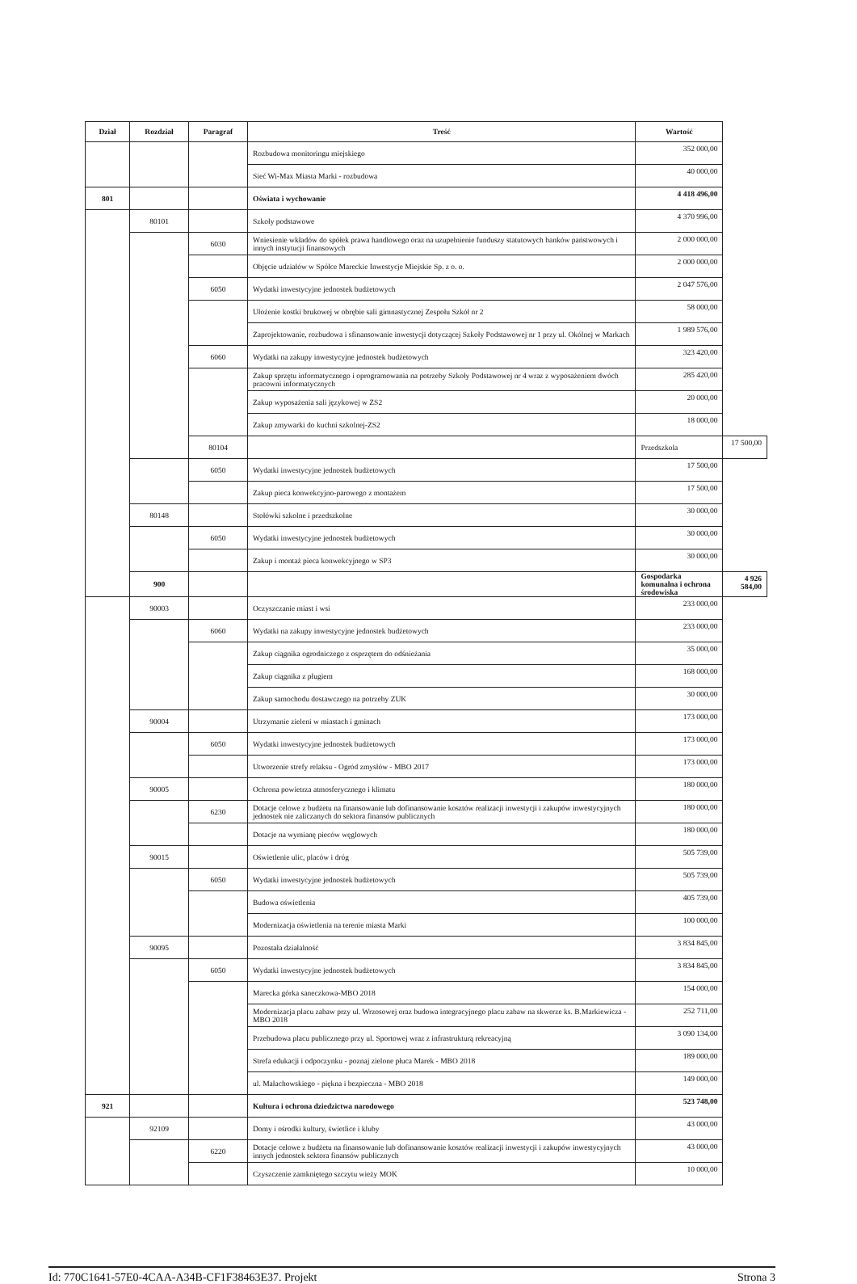| Dział | Rozdział | Paragraf | Treść | Wartość | |
| --- | --- | --- | --- | --- | --- |
| | | | Rozbudowa monitoringu miejskiego | 352 000,00 | |
| | | | Sieć Wi-Max Miasta Marki - rozbudowa | 40 000,00 | |
| 801 | | | Oświata i wychowanie | 4 418 496,00 | |
| | 80101 | | Szkoły podstawowe | 4 370 996,00 | |
| | | 6030 | Wniesienie wkładów do spółek prawa handlowego oraz na uzupełnienie funduszy statutowych banków państwowych i innych instytucji finansowych | 2 000 000,00 | |
| | | | Objęcie udziałów w Spółce Mareckie Inwestycje Miejskie Sp. z o. o. | 2 000 000,00 | |
| | | 6050 | Wydatki inwestycyjne jednostek budżetowych | 2 047 576,00 | |
| | | | Ułożenie kostki brukowej w obrębie sali gimnastycznej Zespołu Szkół nr 2 | 58 000,00 | |
| | | | Zaprojektowanie, rozbudowa i sfinansowanie inwestycji dotyczącej Szkoły Podstawowej nr 1 przy ul. Okólnej w Markach | 1 989 576,00 | |
| | | 6060 | Wydatki na zakupy inwestycyjne jednostek budżetowych | 323 420,00 | |
| | | | Zakup sprzętu informatycznego i oprogramowania na potrzeby Szkoły Podstawowej nr 4 wraz z wyposażeniem dwóch pracowni informatycznych | 285 420,00 | |
| | | | Zakup wyposażenia sali językowej w ZS2 | 20 000,00 | |
| | | | Zakup zmywarki do kuchni szkolnej-ZS2 | 18 000,00 | |
| | | 80104 | | Przedszkola | 17 500,00 |
| | | 6050 | Wydatki inwestycyjne jednostek budżetowych | 17 500,00 | |
| | | | Zakup pieca konwekcyjno-parowego z montażem | 17 500,00 | |
| | 80148 | | Stołówki szkolne i przedszkolne | 30 000,00 | |
| | | 6050 | Wydatki inwestycyjne jednostek budżetowych | 30 000,00 | |
| | | | Zakup i montaż pieca konwekcyjnego w SP3 | 30 000,00 | |
| | 900 | | | Gospodarka komunalna i ochrona środowiska | 4 926 584,00 |
| | 90003 | | Oczyszczanie miast i wsi | 233 000,00 | |
| | | 6060 | Wydatki na zakupy inwestycyjne jednostek budżetowych | 233 000,00 | |
| | | | Zakup ciągnika ogrodniczego z osprzętem do odśnieżania | 35 000,00 | |
| | | | Zakup ciągnika z pługiem | 168 000,00 | |
| | | | Zakup samochodu dostawczego na potrzeby ZUK | 30 000,00 | |
| | 90004 | | Utrzymanie zieleni w miastach i gminach | 173 000,00 | |
| | | 6050 | Wydatki inwestycyjne jednostek budżetowych | 173 000,00 | |
| | | | Utworzenie strefy relaksu - Ogród zmysłów - MBO 2017 | 173 000,00 | |
| | 90005 | | Ochrona powietrza atmosferycznego i klimatu | 180 000,00 | |
| | | 6230 | Dotacje celowe z budżetu na finansowanie lub dofinansowanie kosztów realizacji inwestycji i zakupów inwestycyjnych jednostek nie zaliczanych do sektora finansów publicznych | 180 000,00 | |
| | | | Dotacje na wymianę pieców węglowych | 180 000,00 | |
| | 90015 | | Oświetlenie ulic, placów i dróg | 505 739,00 | |
| | | 6050 | Wydatki inwestycyjne jednostek budżetowych | 505 739,00 | |
| | | | Budowa oświetlenia | 405 739,00 | |
| | | | Modernizacja oświetlenia na terenie miasta Marki | 100 000,00 | |
| | 90095 | | Pozostała działalność | 3 834 845,00 | |
| | | 6050 | Wydatki inwestycyjne jednostek budżetowych | 3 834 845,00 | |
| | | | Marecka górka saneczkowa-MBO 2018 | 154 000,00 | |
| | | | Modernizacja placu zabaw przy ul. Wrzosowej oraz budowa integracyjnego placu zabaw na skwerze ks. B.Markiewicza - MBO 2018 | 252 711,00 | |
| | | | Przebudowa placu publicznego przy ul. Sportowej wraz z infrastrukturą rekreacyjną | 3 090 134,00 | |
| | | | Strefa edukacji i odpoczynku - poznaj zielone płuca Marek - MBO 2018 | 189 000,00 | |
| | | | ul. Małachowskiego - piękna i bezpieczna - MBO 2018 | 149 000,00 | |
| 921 | | | Kultura i ochrona dziedzictwa narodowego | 523 748,00 | |
| | 92109 | | Domy i ośrodki kultury, świetlice i kluby | 43 000,00 | |
| | | 6220 | Dotacje celowe z budżetu na finansowanie lub dofinansowanie kosztów realizacji inwestycji i zakupów inwestycyjnych innych jednostek sektora finansów publicznych | 43 000,00 | |
| | | | Czyszczenie zamkniętego szczytu wieży MOK | 10 000,00 | |
Id: 770C1641-57E0-4CAA-A34B-CF1F38463E37. Projekt Strona 3